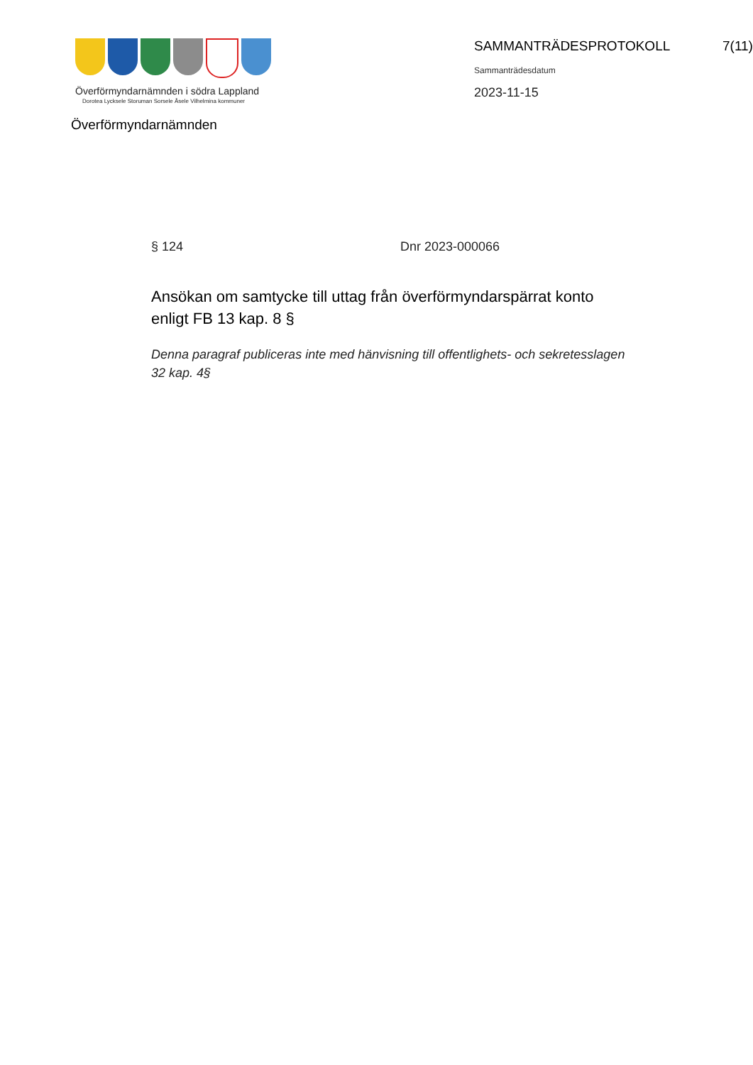Överförmyndarnämnden i södra Lappland
Dorotea Lycksele Storuman Sorsele Åsele Vilhelmina kommuner
Överförmyndarnämnden
SAMMANTRÄDESPROTOKOLL 7(11)
Sammanträdesdatum
2023-11-15
§ 124 Dnr 2023-000066
Ansökan om samtycke till uttag från överförmyndarspärrat konto enligt FB 13 kap. 8 §
Denna paragraf publiceras inte med hänvisning till offentlighets- och sekretesslagen 32 kap. 4§